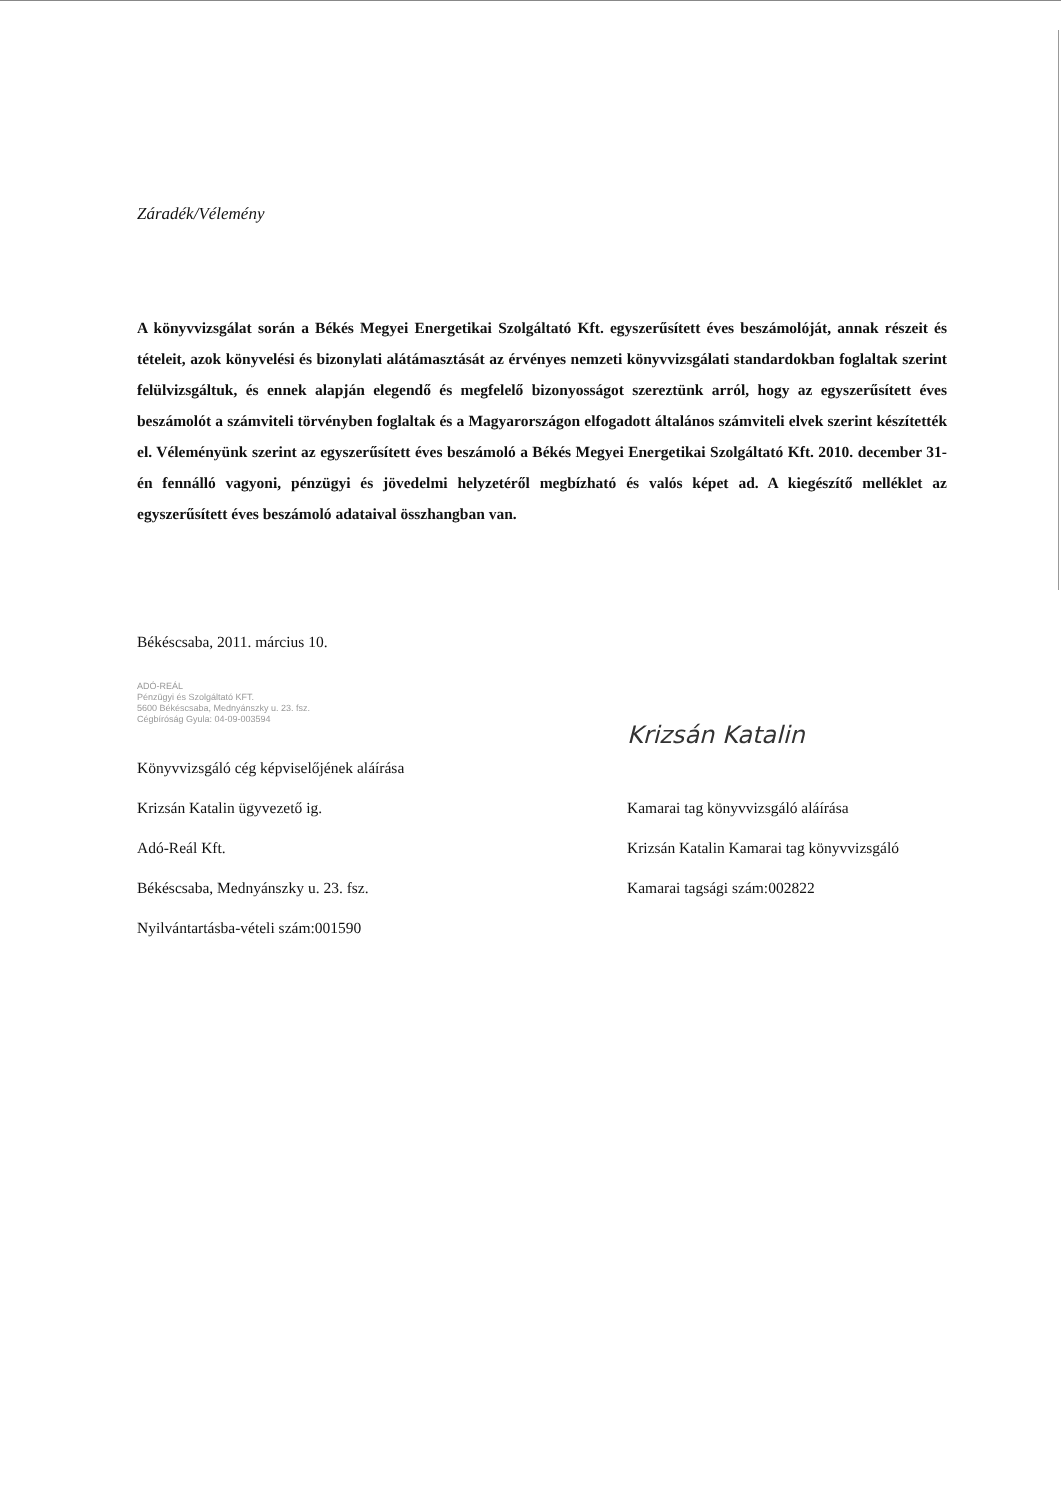Záradék/Vélemény
A könyvvizsgálat során a Békés Megyei Energetikai Szolgáltató Kft. egyszerűsített éves beszámolóját, annak részeit és tételeit, azok könyvelési és bizonylati alátámasztását az érvényes nemzeti könyvvizsgálati standardokban foglaltak szerint felülvizsgáltuk, és ennek alapján elegendő és megfelelő bizonyosságot szereztünk arról, hogy az egyszerűsített éves beszámolót a számviteli törvényben foglaltak és a Magyarországon elfogadott általános számviteli elvek szerint készítették el. Véleményünk szerint az egyszerűsített éves beszámoló a Békés Megyei Energetikai Szolgáltató Kft. 2010. december 31-én fennálló vagyoni, pénzügyi és jövedelmi helyzetéről megbízható és valós képet ad. A kiegészítő melléklet az egyszerűsített éves beszámoló adataival összhangban van.
Békéscsaba, 2011. március 10.
ADÓ-REÁL
Pénzügyi és Szolgáltató KFT.
5600 Békéscsaba, Mednyánszky u. 23. fsz.
Cégbíróság Gyula: 04-09-003594
Könyvvizsgáló cég képviselőjének aláírása
Krizsán Katalin ügyvezető ig.
Adó-Reál Kft.
Békéscsaba, Mednyánszky u. 23. fsz.
Nyilvántartásba-vételi szám:001590
Krizsán Katalin
Kamarai tag könyvvizsgáló aláírása
Krizsán Katalin Kamarai tag könyvvizsgáló
Kamarai tagsági szám:002822